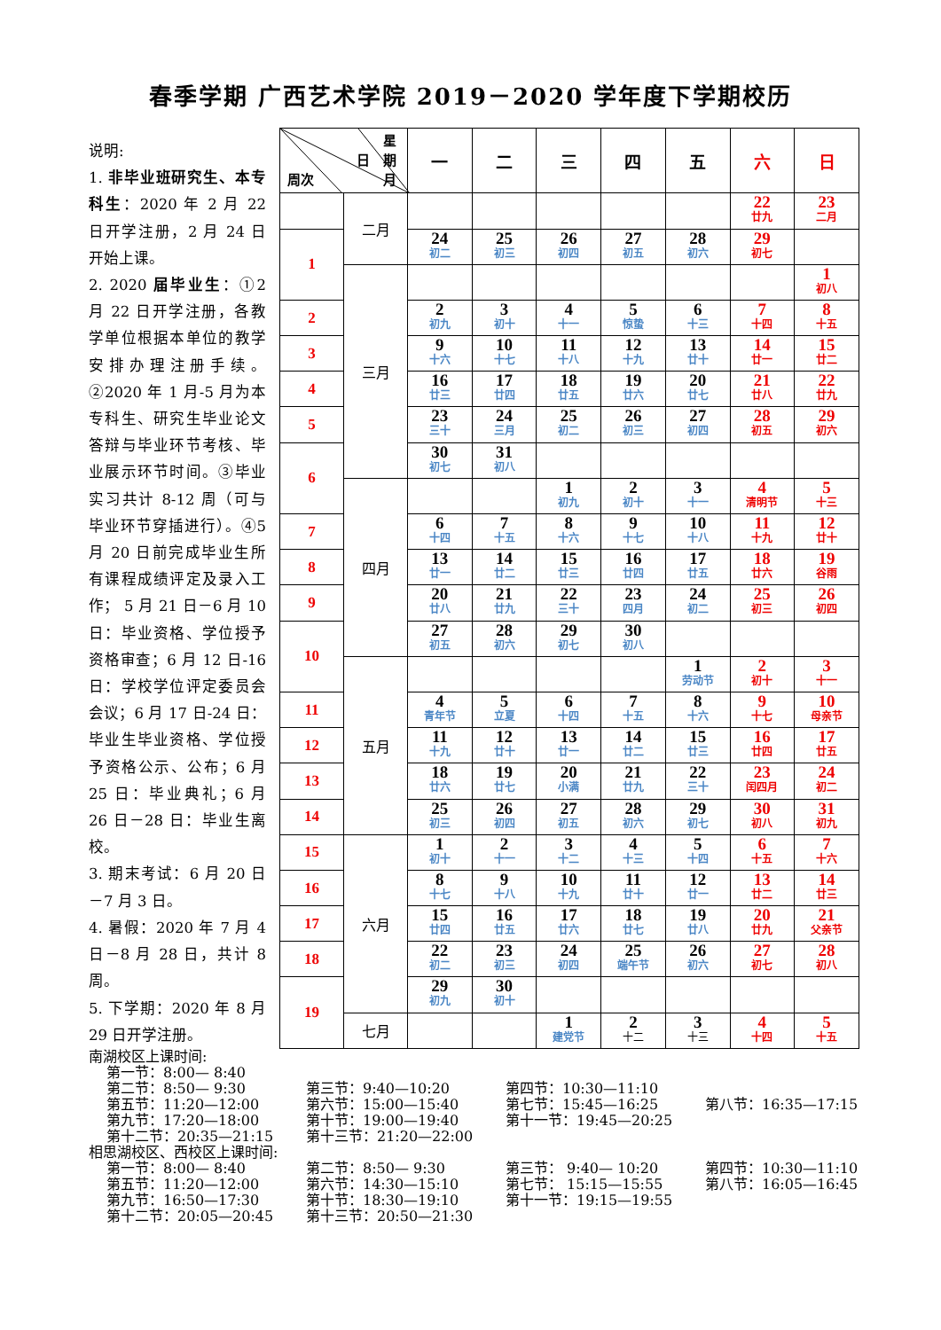春季学期 广西艺术学院 2019－2020 学年度下学期校历
说明:
1. 非毕业班研究生、本专科生：2020 年 2 月 22 日开学注册，2 月 24 日开始上课。
2. 2020 届毕业生：①2 月 22 日开学注册，各教学单位根据本单位的教学安排办理注册手续。②2020 年 1 月-5 月为本专科生、研究生毕业论文答辩与毕业环节考核、毕业展示环节时间。③毕业实习共计 8-12 周（可与毕业环节穿插进行）。④5 月 20 日前完成毕业生所有课程成绩评定及录入工作； 5 月 21 日－6 月 10 日：毕业资格、学位授予资格审查；6 月 12 日-16 日：学校学位评定委员会会议；6 月 17 日-24 日：毕业生毕业资格、学位授予资格公示、公布；6 月 25 日：毕业典礼；6 月 26 日－28 日：毕业生离校。
3. 期末考试：6 月 20 日－7 月 3 日。
4. 暑假：2020 年 7 月 4 日－8 月 28 日，共计 8 周。
5. 下学期：2020 年 8 月 29 日开学注册。
| 星 日 期 周次 月 | | 一 | 二 | 三 | 四 | 五 | 六 | 日 |
| --- | --- | --- | --- | --- | --- | --- | --- | --- |
| | 二月 | | | | | | 22 廿九 | 23 二月 |
| 1 | | 24 初二 | 25 初三 | 26 初四 | 27 初五 | 28 初六 | 29 初七 | |
| | 三月 | | | | | | | 1 初八 |
| 2 | | 2 初九 | 3 初十 | 4 十一 | 5 惊蛰 | 6 十三 | 7 十四 | 8 十五 |
| 3 | | 9 十六 | 10 十七 | 11 十八 | 12 十九 | 13 廿十 | 14 廿一 | 15 廿二 |
| 4 | | 16 廿三 | 17 廿四 | 18 廿五 | 19 廿六 | 20 廿七 | 21 廿八 | 22 廿九 |
| 5 | | 23 三十 | 24 三月 | 25 初二 | 26 初三 | 27 初四 | 28 初五 | 29 初六 |
| 6 | | 30 初七 | 31 初八 | | | | | |
| | 四月 | | | 1 初九 | 2 初十 | 3 十一 | 4 清明节 | 5 十三 |
| 7 | | 6 十四 | 7 十五 | 8 十六 | 9 十七 | 10 十八 | 11 十九 | 12 廿十 |
| 8 | | 13 廿一 | 14 廿二 | 15 廿三 | 16 廿四 | 17 廿五 | 18 廿六 | 19 谷雨 |
| 9 | | 20 廿八 | 21 廿九 | 22 三十 | 23 四月 | 24 初二 | 25 初三 | 26 初四 |
| 10 | | 27 初五 | 28 初六 | 29 初七 | 30 初八 | | | |
| | 五月 | | | | | 1 劳动节 | 2 初十 | 3 十一 |
| 11 | | 4 青年节 | 5 立夏 | 6 十四 | 7 十五 | 8 十六 | 9 十七 | 10 母亲节 |
| 12 | | 11 十九 | 12 廿十 | 13 廿一 | 14 廿二 | 15 廿三 | 16 廿四 | 17 廿五 |
| 13 | | 18 廿六 | 19 廿七 | 20 小满 | 21 廿九 | 22 三十 | 23 闰四月 | 24 初二 |
| 14 | | 25 初三 | 26 初四 | 27 初五 | 28 初六 | 29 初七 | 30 初八 | 31 初九 |
| 15 | 六月 | 1 初十 | 2 十一 | 3 十二 | 4 十三 | 5 十四 | 6 十五 | 7 十六 |
| 16 | | 8 十七 | 9 十八 | 10 十九 | 11 廿十 | 12 廿一 | 13 廿二 | 14 廿三 |
| 17 | | 15 廿四 | 16 廿五 | 17 廿六 | 18 廿七 | 19 廿八 | 20 廿九 | 21 父亲节 |
| 18 | | 22 初二 | 23 初三 | 24 初四 | 25 端午节 | 26 初六 | 27 初七 | 28 初八 |
| 19 | | 29 初九 | 30 初十 | | | | | |
| | 七月 | | | 1 建党节 | 2 十二 | 3 十三 | 4 十四 | 5 十五 |
南湖校区上课时间:
第一节：8:00— 8:40
第二节：8:50— 9:30
第三节：9:40—10:20
第四节：10:30—11:10
第五节：11:20—12:00
第六节：15:00—15:40
第七节：15:45—16:25
第八节：16:35—17:15
第九节：17:20—18:00
第十节：19:00—19:40
第十一节：19:45—20:25
第十二节：20:35—21:15
第十三节：21:20—22:00
相思湖校区、西校区上课时间:
第一节：8:00— 8:40
第二节：8:50— 9:30
第三节： 9:40— 10:20
第四节：10:30—11:10
第五节：11:20—12:00
第六节：14:30—15:10
第七节： 15:15—15:55
第八节：16:05—16:45
第九节：16:50—17:30
第十节：18:30—19:10
第十一节：19:15—19:55
第十二节：20:05—20:45
第十三节：20:50—21:30